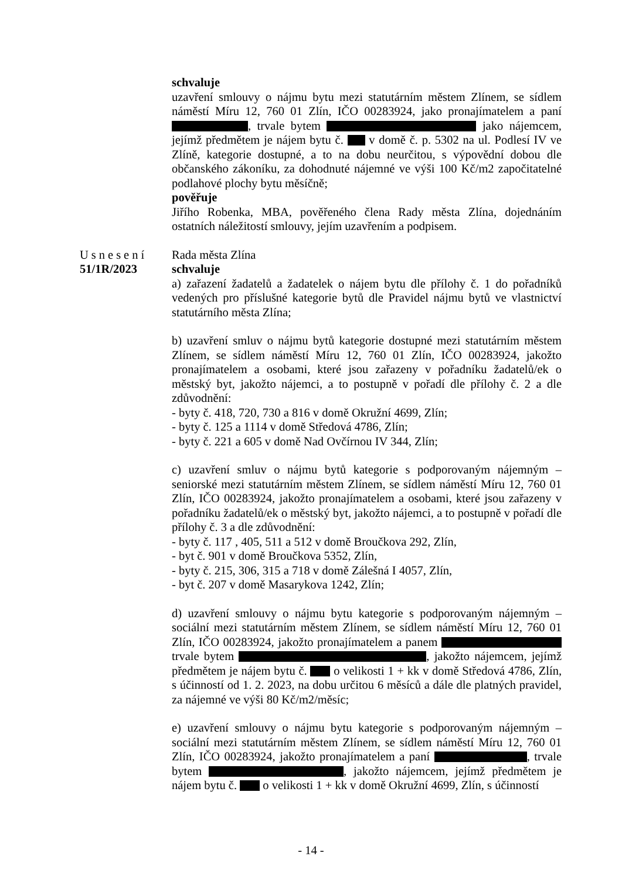schvaluje
uzavření smlouvy o nájmu bytu mezi statutárním městem Zlínem, se sídlem náměstí Míru 12, 760 01 Zlín, IČO 00283924, jako pronajímatelem a paní , trvale bytem jako nájemcem, jejímž předmětem je nájem bytu č. v domě č. p. 5302 na ul. Podlesí IV ve Zlíně, kategorie dostupné, a to na dobu neurčitou, s výpovědní dobou dle občanského zákoníku, za dohodnuté nájemné ve výši 100 Kč/m2 započitatelné podlahové plochy bytu měsíčně;
pověřuje
Jiřího Robenka, MBA, pověřeného člena Rady města Zlína, dojednáním ostatních náležitostí smlouvy, jejím uzavřením a podpisem.
Usnesení
51/1R/2023
Rada města Zlína
schvaluje
a) zařazení žadatelů a žadatelek o nájem bytu dle přílohy č. 1 do pořadníků vedených pro příslušné kategorie bytů dle Pravidel nájmu bytů ve vlastnictví statutárního města Zlína;
b) uzavření smluv o nájmu bytů kategorie dostupné mezi statutárním městem Zlínem, se sídlem náměstí Míru 12, 760 01 Zlín, IČO 00283924, jakožto pronajímatelem a osobami, které jsou zařazeny v pořadníku žadatelů/ek o městský byt, jakožto nájemci, a to postupně v pořadí dle přílohy č. 2 a dle zdůvodnění:
- byty č. 418, 720, 730 a 816 v domě Okružní 4699, Zlín;
- byty č. 125 a 1114 v domě Středová 4786, Zlín;
- byty č. 221 a 605 v domě Nad Ovčírnou IV 344, Zlín;
c) uzavření smluv o nájmu bytů kategorie s podporovaným nájemným – seniorské mezi statutárním městem Zlínem, se sídlem náměstí Míru 12, 760 01 Zlín, IČO 00283924, jakožto pronajímatelem a osobami, které jsou zařazeny v pořadníku žadatelů/ek o městský byt, jakožto nájemci, a to postupně v pořadí dle přílohy č. 3 a dle zdůvodnění:
- byty č. 117 , 405, 511 a 512 v domě Broučkova 292, Zlín,
- byt č. 901 v domě Broučkova 5352, Zlín,
- byty č. 215, 306, 315 a 718 v domě Zálešná I 4057, Zlín,
- byt č. 207 v domě Masarykova 1242, Zlín;
d) uzavření smlouvy o nájmu bytu kategorie s podporovaným nájemným – sociální mezi statutárním městem Zlínem, se sídlem náměstí Míru 12, 760 01 Zlín, IČO 00283924, jakožto pronajímatelem a panem trvale bytem , jakožto nájemcem, jejímž předmětem je nájem bytu č. o velikosti 1 + kk v domě Středová 4786, Zlín, s účinností od 1. 2. 2023, na dobu určitou 6 měsíců a dále dle platných pravidel, za nájemné ve výši 80 Kč/m2/měsíc;
e) uzavření smlouvy o nájmu bytu kategorie s podporovaným nájemným – sociální mezi statutárním městem Zlínem, se sídlem náměstí Míru 12, 760 01 Zlín, IČO 00283924, jakožto pronajímatelem a paní , trvale bytem , jakožto nájemcem, jejímž předmětem je nájem bytu č. o velikosti 1 + kk v domě Okružní 4699, Zlín, s účinností
- 14 -